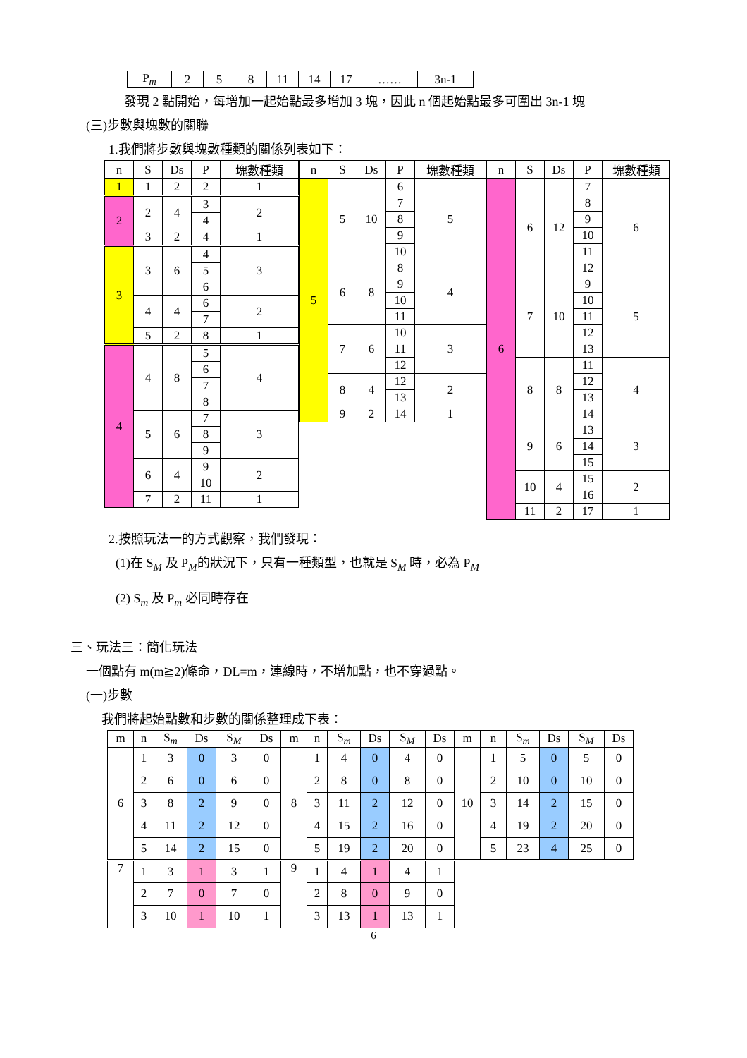| P<sub>m</sub> | 2 | 5 | 8 | 11 | 14 | 17 | …… | 3n-1 |
發現 2 點開始，每增加一起始點最多增加 3 塊，因此 n 個起始點最多可圍出 3n-1 塊
(三)步數與塊數的關聯
1.我們將步數與塊數種類的關係列表如下：
| n | S | Ds | P | 塊數種類 |
| --- | --- | --- | --- | --- |
| 1 | 1 | 2 | 2 | 1 |
| 2 | 2 | 4 | 3 | 2 |
| | | | 4 | |
| | 3 | 2 | 4 | 1 |
| 3 | 3 | 6 | 4 | 3 |
| | | | 5 | |
| | | | 6 | |
| | 4 | 4 | 6 | 2 |
| | | | 7 | |
| | 5 | 2 | 8 | 1 |
| 4 | 4 | 8 | 5 | 4 |
| | | | 6 | |
| | | | 7 | |
| | | | 8 | |
| | 5 | 6 | 7 | 3 |
| | | | 8 | |
| | | | 9 | |
| | 6 | 4 | 9 | 2 |
| | | | 10 | |
| | 7 | 2 | 11 | 1 |
| n | S | Ds | P | 塊數種類 |
| --- | --- | --- | --- | --- |
| 5 | 5 | 10 | 6 | 5 |
| | | | 7 | |
| | | | 8 | |
| | | | 9 | |
| | | | 10 | |
| | 6 | 8 | 8 | 4 |
| | | | 9 | |
| | | | 10 | |
| | | | 11 | |
| | 7 | 6 | 10 | 3 |
| | | | 11 | |
| | | | 12 | |
| | 8 | 4 | 12 | 2 |
| | | | 13 | |
| | 9 | 2 | 14 | 1 |
| n | S | Ds | P | 塊數種類 |
| --- | --- | --- | --- | --- |
| 6 | 6 | 12 | 7 | 6 |
| | | | 8 | |
| | | | 9 | |
| | | | 10 | |
| | | | 11 | |
| | | | 12 | |
| | 7 | 10 | 9 | 5 |
| | | | 10 | |
| | | | 11 | |
| | | | 12 | |
| | | | 13 | |
| | 8 | 8 | 11 | 4 |
| | | | 12 | |
| | | | 13 | |
| | | | 14 | |
| | 9 | 6 | 13 | 3 |
| | | | 14 | |
| | | | 15 | |
| | 10 | 4 | 15 | 2 |
| | | | 16 | |
| | 11 | 2 | 17 | 1 |
2.按照玩法一的方式觀察，我們發現：
(1)在 S<sub>M</sub> 及 P<sub>M</sub>的狀況下，只有一種類型，也就是 S<sub>M</sub> 時，必為 P<sub>M</sub>
(2) S<sub>m</sub> 及 P<sub>m</sub> 必同時存在
三、玩法三：簡化玩法
一個點有 m(m≧2)條命，DL=m，連線時，不增加點，也不穿過點。
(一)步數
我們將起始點數和步數的關係整理成下表：
| m | n | S<sub>m</sub> | Ds | S<sub>M</sub> | Ds | m | n | S<sub>m</sub> | Ds | S<sub>M</sub> | Ds | m | n | S<sub>m</sub> | Ds | S<sub>M</sub> | Ds |
| --- | --- | --- | --- | --- | --- | --- | --- | --- | --- | --- | --- | --- | --- | --- | --- | --- | --- |
| 6 | 1 | 3 | 0 | 3 | 0 | 8 | 1 | 4 | 0 | 4 | 0 | 10 | 1 | 5 | 0 | 5 | 0 |
| | 2 | 6 | 0 | 6 | 0 | | 2 | 8 | 0 | 8 | 0 | | 2 | 10 | 0 | 10 | 0 |
| | 3 | 8 | 2 | 9 | 0 | | 3 | 11 | 2 | 12 | 0 | | 3 | 14 | 2 | 15 | 0 |
| | 4 | 11 | 2 | 12 | 0 | | 4 | 15 | 2 | 16 | 0 | | 4 | 19 | 2 | 20 | 0 |
| | 5 | 14 | 2 | 15 | 0 | | 5 | 19 | 2 | 20 | 0 | | 5 | 23 | 4 | 25 | 0 |
| 7 | 1 | 3 | 1 | 3 | 1 | 9 | 1 | 4 | 1 | 4 | 1 | | | | | | |
| | 2 | 7 | 0 | 7 | 0 | | 2 | 8 | 0 | 9 | 0 | | | | | | |
| | 3 | 10 | 1 | 10 | 1 | | 3 | 13 | 1 | 13 | 1 | | | | | | |
6